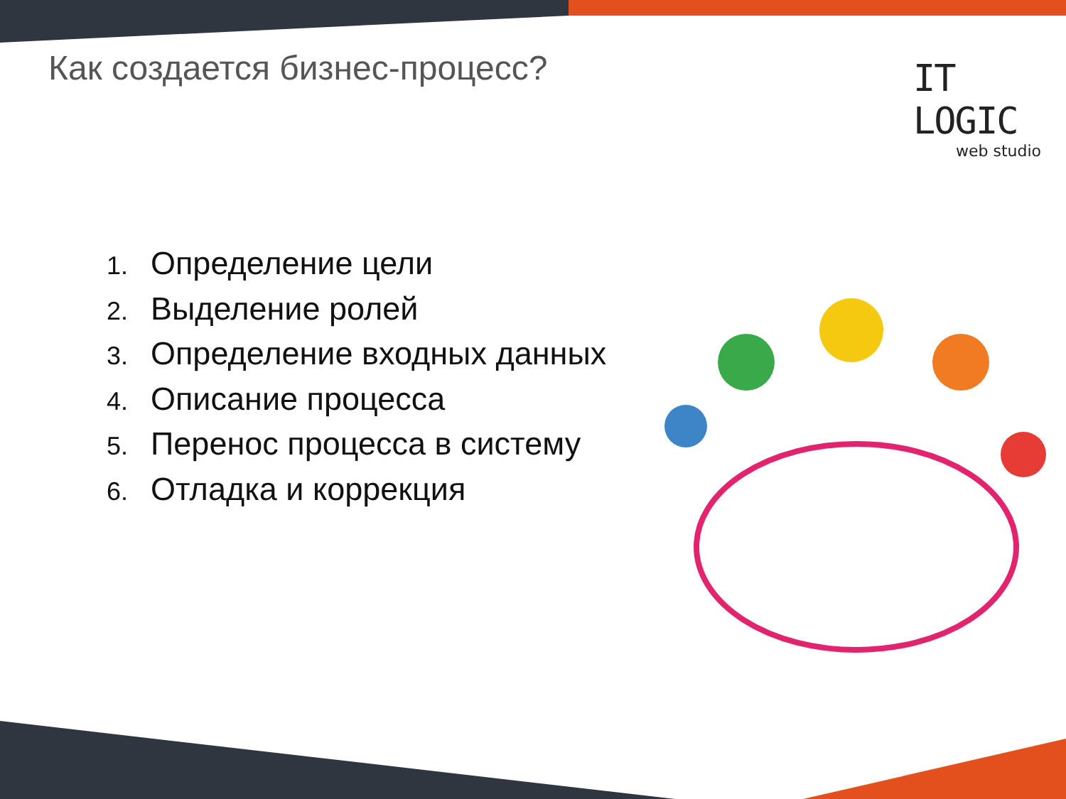Как создается бизнес-процесс?
IT LOGIC
web studio
1. Определение цели
2. Выделение ролей
3. Определение входных данных
4. Описание процесса
5. Перенос процесса в систему
6. Отладка и коррекция